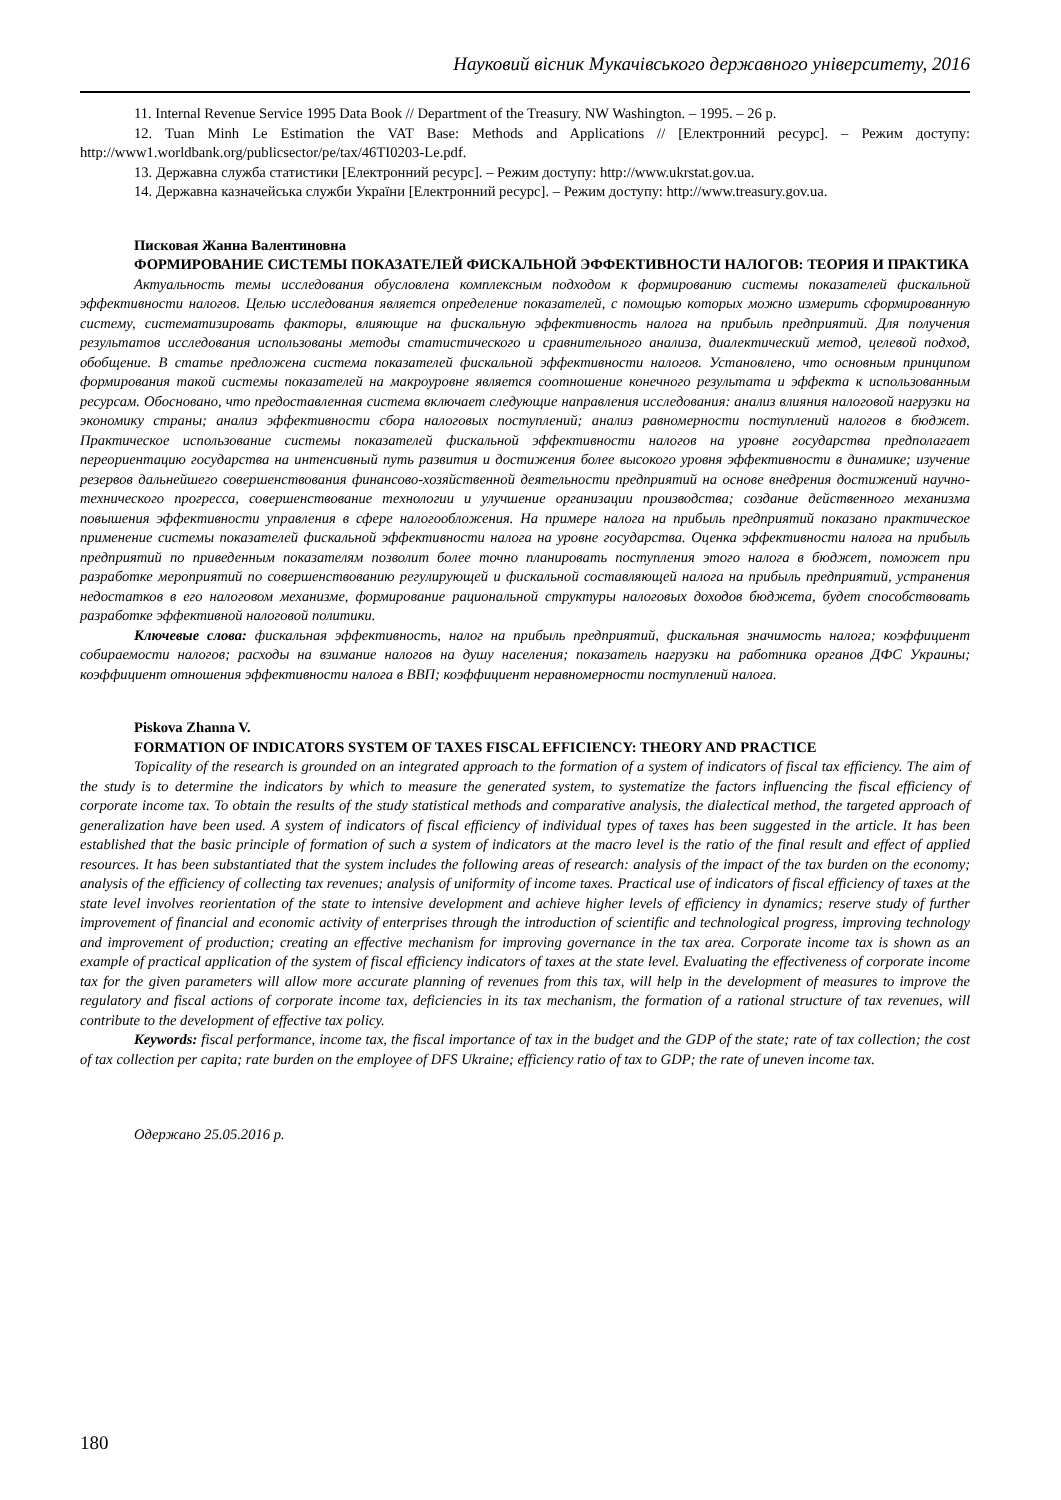Науковий вісник Мукачівського державного університету, 2016
11. Internal Revenue Service 1995 Data Book // Department of the Treasury. NW Washington. – 1995. – 26 p.
12. Tuan Minh Le Estimation the VAT Base: Methods and Applications // [Електронний ресурс]. – Режим доступу: http://www1.worldbank.org/publicsector/pe/tax/46TI0203-Le.pdf.
13. Державна служба статистики [Електронний ресурс]. – Режим доступу: http://www.ukrstat.gov.ua.
14. Державна казначейська служби України [Електронний ресурс]. – Режим доступу: http://www.treasury.gov.ua.
Писковая Жанна Валентиновна
ФОРМИРОВАНИЕ СИСТЕМЫ ПОКАЗАТЕЛЕЙ ФИСКАЛЬНОЙ ЭФФЕКТИВНОСТИ НАЛОГОВ: ТЕОРИЯ И ПРАКТИКА
Актуальность темы исследования обусловлена комплексным подходом к формированию системы показателей фискальной эффективности налогов. Целью исследования является определение показателей, с помощью которых можно измерить сформированную систему, систематизировать факторы, влияющие на фискальную эффективность налога на прибыль предприятий. Для получения результатов исследования использованы методы статистического и сравнительного анализа, диалектический метод, целевой подход, обобщение. В статье предложена система показателей фискальной эффективности налогов. Установлено, что основным принципом формирования такой системы показателей на макроуровне является соотношение конечного результата и эффекта к использованным ресурсам. Обосновано, что предоставленная система включает следующие направления исследования: анализ влияния налоговой нагрузки на экономику страны; анализ эффективности сбора налоговых поступлений; анализ равномерности поступлений налогов в бюджет. Практическое использование системы показателей фискальной эффективности налогов на уровне государства предполагает переориентацию государства на интенсивный путь развития и достижения более высокого уровня эффективности в динамике; изучение резервов дальнейшего совершенствования финансово-хозяйственной деятельности предприятий на основе внедрения достижений научно-технического прогресса, совершенствование технологии и улучшение организации производства; создание действенного механизма повышения эффективности управления в сфере налогообложения. На примере налога на прибыль предприятий показано практическое применение системы показателей фискальной эффективности налога на уровне государства. Оценка эффективности налога на прибыль предприятий по приведенным показателям позволит более точно планировать поступления этого налога в бюджет, поможет при разработке мероприятий по совершенствованию регулирующей и фискальной составляющей налога на прибыль предприятий, устранения недостатков в его налоговом механизме, формирование рациональной структуры налоговых доходов бюджета, будет способствовать разработке эффективной налоговой политики.
Ключевые слова: фискальная эффективность, налог на прибыль предприятий, фискальная значимость налога; коэффициент собираемости налогов; расходы на взимание налогов на душу населения; показатель нагрузки на работника органов ДФС Украины; коэффициент отношения эффективности налога в ВВП; коэффициент неравномерности поступлений налога.
Piskova Zhanna V.
FORMATION OF INDICATORS SYSTEM OF TAXES FISCAL EFFICIENCY: THEORY AND PRACTICE
Topicality of the research is grounded on an integrated approach to the formation of a system of indicators of fiscal tax efficiency. The aim of the study is to determine the indicators by which to measure the generated system, to systematize the factors influencing the fiscal efficiency of corporate income tax. To obtain the results of the study statistical methods and comparative analysis, the dialectical method, the targeted approach of generalization have been used. A system of indicators of fiscal efficiency of individual types of taxes has been suggested in the article. It has been established that the basic principle of formation of such a system of indicators at the macro level is the ratio of the final result and effect of applied resources. It has been substantiated that the system includes the following areas of research: analysis of the impact of the tax burden on the economy; analysis of the efficiency of collecting tax revenues; analysis of uniformity of income taxes. Practical use of indicators of fiscal efficiency of taxes at the state level involves reorientation of the state to intensive development and achieve higher levels of efficiency in dynamics; reserve study of further improvement of financial and economic activity of enterprises through the introduction of scientific and technological progress, improving technology and improvement of production; creating an effective mechanism for improving governance in the tax area. Corporate income tax is shown as an example of practical application of the system of fiscal efficiency indicators of taxes at the state level. Evaluating the effectiveness of corporate income tax for the given parameters will allow more accurate planning of revenues from this tax, will help in the development of measures to improve the regulatory and fiscal actions of corporate income tax, deficiencies in its tax mechanism, the formation of a rational structure of tax revenues, will contribute to the development of effective tax policy.
Keywords: fiscal performance, income tax, the fiscal importance of tax in the budget and the GDP of the state; rate of tax collection; the cost of tax collection per capita; rate burden on the employee of DFS Ukraine; efficiency ratio of tax to GDP; the rate of uneven income tax.
Одержано 25.05.2016 р.
180